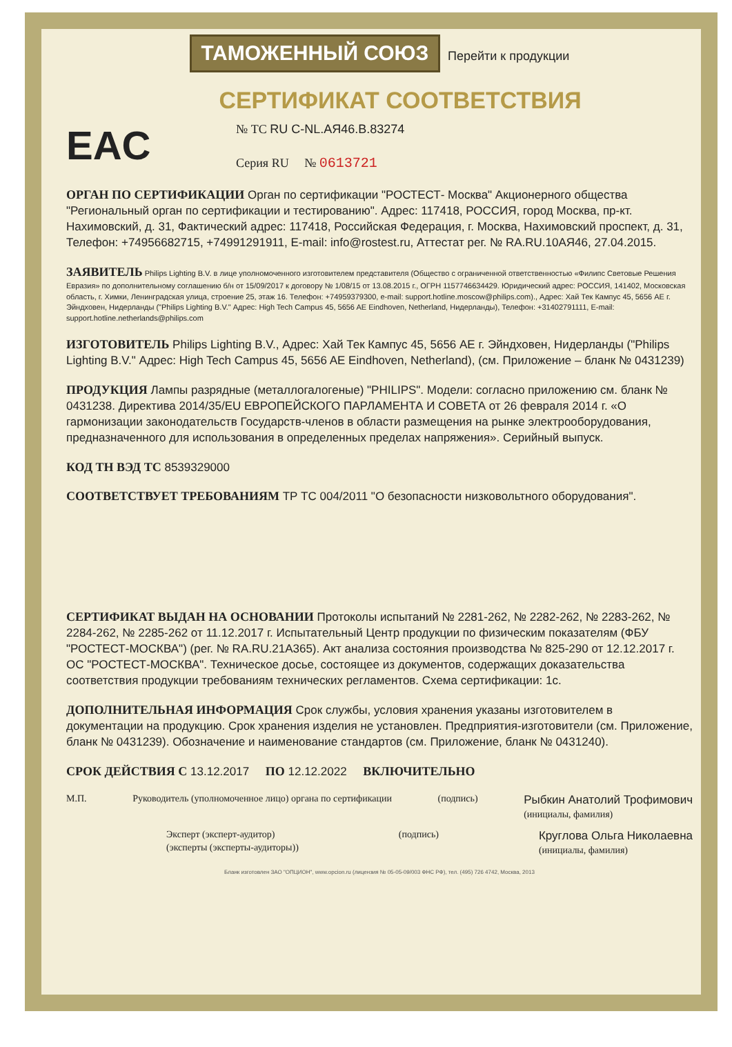ТАМОЖЕННЫЙ СОЮЗ Перейти к продукции
СЕРТИФИКАТ СООТВЕТСТВИЯ
EAC
№ ТС RU C-NL.АЯ46.В.83274
Серия RU № 0613721
ОРГАН ПО СЕРТИФИКАЦИИ Орган по сертификации "РОСТЕСТ- Москва" Акционерного общества "Региональный орган по сертификации и тестированию". Адрес: 117418, РОССИЯ, город Москва, пр-кт. Нахимовский, д. 31, Фактический адрес: 117418, Российская Федерация, г. Москва, Нахимовский проспект, д. 31, Телефон: +74956682715, +74991291911, E-mail: info@rostest.ru, Аттестат рег. № RA.RU.10АЯ46, 27.04.2015.
ЗАЯВИТЕЛЬ Philips Lighting B.V. в лице уполномоченного изготовителем представителя (Общество с ограниченной ответственностью «Филипс Световые Решения Евразия» по дополнительному соглашению б/н от 15/09/2017 к договору № 1/08/15 от 13.08.2015 г., ОГРН 1157746634429. Юридический адрес: РОССИЯ, 141402, Московская область, г. Химки, Ленинградская улица, строение 25, этаж 16. Телефон: +74959379300, e-mail: support.hotline.moscow@philips.com)., Адрес: Хай Тек Кампус 45, 5656 AE г. Эйндховен, Нидерланды ("Philips Lighting B.V." Адрес: High Tech Campus 45, 5656 AE Eindhoven, Netherland, Нидерланды), Телефон: +31402791111, E-mail: support.hotline.netherlands@philips.com
ИЗГОТОВИТЕЛЬ Philips Lighting B.V., Адрес: Хай Тек Кампус 45, 5656 AE г. Эйндховен, Нидерланды ("Philips Lighting B.V." Адрес: High Tech Campus 45, 5656 AE Eindhoven, Netherland), (см. Приложение – бланк № 0431239)
ПРОДУКЦИЯ Лампы разрядные (металлогалогеные) "PHILIPS". Модели: согласно приложению см. бланк № 0431238. Директива 2014/35/EU ЕВРОПЕЙСКОГО ПАРЛАМЕНТА И СОВЕТА от 26 февраля 2014 г. «О гармонизации законодательств Государств-членов в области размещения на рынке электрооборудования, предназначенного для использования в определенных пределах напряжения». Серийный выпуск.
КОД ТН ВЭД ТС 8539329000
СООТВЕТСТВУЕТ ТРЕБОВАНИЯМ ТР ТС 004/2011 "О безопасности низковольтного оборудования".
СЕРТИФИКАТ ВЫДАН НА ОСНОВАНИИ Протоколы испытаний № 2281-262, № 2282-262, № 2283-262, № 2284-262, № 2285-262 от 11.12.2017 г. Испытательный Центр продукции по физическим показателям (ФБУ "РОСТЕСТ-МОСКВА") (рег. № RA.RU.21А365). Акт анализа состояния производства № 825-290 от 12.12.2017 г. ОС "РОСТЕСТ-МОСКВА". Техническое досье, состоящее из документов, содержащих доказательства соответствия продукции требованиям технических регламентов. Схема сертификации: 1с.
ДОПОЛНИТЕЛЬНАЯ ИНФОРМАЦИЯ Срок службы, условия хранения указаны изготовителем в документации на продукцию. Срок хранения изделия не установлен. Предприятия-изготовители (см. Приложение, бланк № 0431239). Обозначение и наименование стандартов (см. Приложение, бланк № 0431240).
СРОК ДЕЙСТВИЯ С 13.12.2017 ПО 12.12.2022 ВКЛЮЧИТЕЛЬНО
М.П. Руководитель (уполномоченное лицо) органа по сертификации
(подпись)
Рыбкин Анатолий Трофимович
(инициалы, фамилия)
Эксперт (эксперт-аудитор)
(эксперты (эксперты-аудиторы))
(подпись)
Круглова Ольга Николаевна
(инициалы, фамилия)
Бланк изготовлен ЗАО "ОПЦИОН", www.opcion.ru (лицензия № 05-05-09/003 ФНС РФ), тел. (495) 726 4742, Москва, 2013